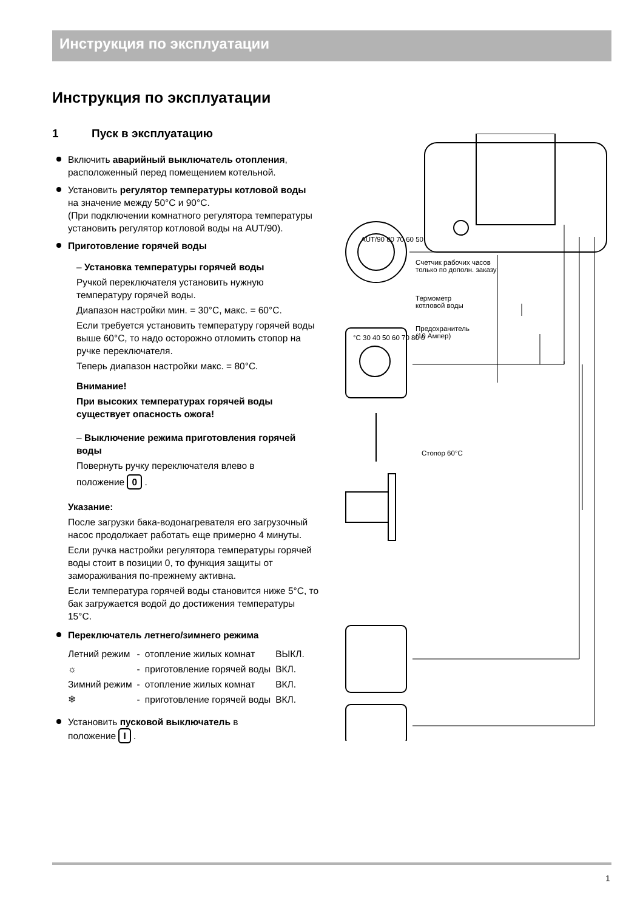Инструкция по эксплуатации
Инструкция по эксплуатации
1 Пуск в эксплуатацию
Включить аварийный выключатель отоп­ления, расположенный перед помещением котельной.
Установить регулятор температуры котловой воды на значение между 50°C и 90°C.
(При подключении комнатного регулятора температуры установить регулятор котловой воды на AUT/90).
Приготовление горячей воды
– Установка температуры горячей воды
Ручкой переключателя установить нужную температуру горячей воды.
Диапазон настройки мин. = 30°C, макс. = 60°C.
Если требуется установить температуру горячей воды выше 60°C, то надо осторожно отломить стопор на ручке переключателя.
Теперь диапазон настройки макс. = 80°C.
Внимание!
При высоких температурах горячей воды существует опасность ожога!
– Выключение режима приготовления горячей воды
Повернуть ручку переключателя влево в
положение 0 .
Указание:
После загрузки бака-водонагревателя его загрузочный насос продолжает работать еще примерно 4 минуты.
Если ручка настройки регулятора температуры горячей воды стоит в позиции 0, то функция защиты от замораживания по-прежнему активна.
Если температура горячей воды становится ниже 5°C, то бак загружается водой до достижения температуры 15°C.
Переключатель летнего/зимнего режима
| Летний режим | - | отопление жилых комнат | ВЫКЛ. |
| ☼ | - | приготовление горячей воды | ВКЛ. |
| Зимний режим | - | отопление жилых комнат | ВКЛ. |
| ❄ | - | приготовление горячей воды | ВКЛ. |
Установить пусковой выключатель в
положение I .
Счетчик рабочих часов
только по дополн. заказу
Термометр
котловой воды
Предохранитель
(10 Ампер)
°C 30 40 50 60 70 80 0
AUT/90 80 70 60 50
Стопор 60°C
1